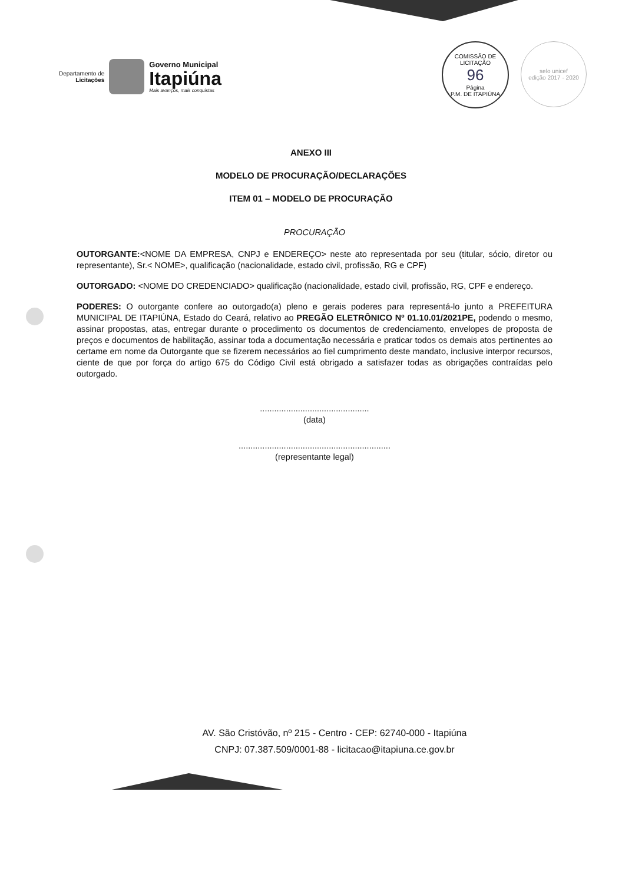Departamento de
Licitações
Governo Municipal
Itapiúna
Mais avanços, mais conquistas
COMISSÃO DE LICITAÇÃO
96
Página
P.M. DE ITAPIÚNA
selo unicef
edição 2017 - 2020
ANEXO III
MODELO DE PROCURAÇÃO/DECLARAÇÕES
ITEM 01 – MODELO DE PROCURAÇÃO
PROCURAÇÃO
OUTORGANTE:<NOME DA EMPRESA, CNPJ e ENDEREÇO> neste ato representada por seu (titular, sócio, diretor ou representante), Sr.< NOME>, qualificação (nacionalidade, estado civil, profissão, RG e CPF)
OUTORGADO: <NOME DO CREDENCIADO> qualificação (nacionalidade, estado civil, profissão, RG, CPF e endereço.
PODERES: O outorgante confere ao outorgado(a) pleno e gerais poderes para representá-lo junto a PREFEITURA MUNICIPAL DE ITAPIÚNA, Estado do Ceará, relativo ao PREGÃO ELETRÔNICO Nº 01.10.01/2021PE, podendo o mesmo, assinar propostas, atas, entregar durante o procedimento os documentos de credenciamento, envelopes de proposta de preços e documentos de habilitação, assinar toda a documentação necessária e praticar todos os demais atos pertinentes ao certame em nome da Outorgante que se fizerem necessários ao fiel cumprimento deste mandato, inclusive interpor recursos, ciente de que por força do artigo 675 do Código Civil está obrigado a satisfazer todas as obrigações contraídas pelo outorgado.
..............................................
(data)
................................................................
(representante legal)
AV. São Cristóvão, nº 215 - Centro - CEP: 62740-000 - Itapiúna
CNPJ: 07.387.509/0001-88 - licitacao@itapiuna.ce.gov.br